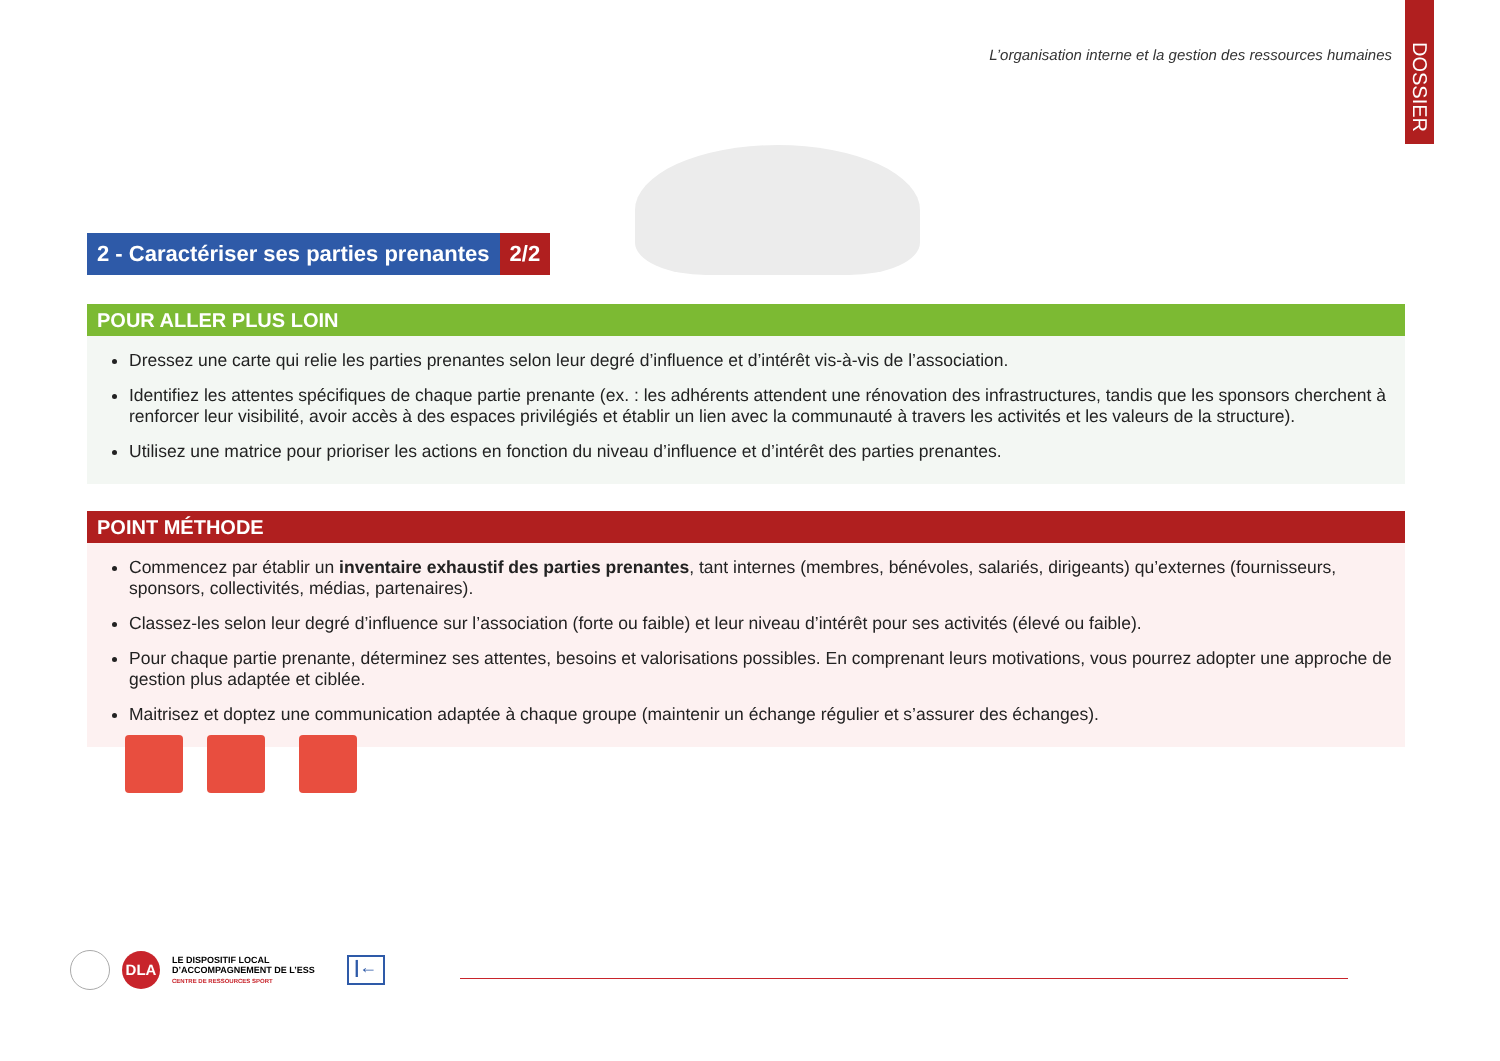L’organisation interne et la gestion des ressources humaines
DOSSIER
2 - Caractériser ses parties prenantes
2/2
POUR ALLER PLUS LOIN
Dressez une carte qui relie les parties prenantes selon leur degré d’influence et d’intérêt vis-à-vis de l’association.
Identifiez les attentes spécifiques de chaque partie prenante (ex. : les adhérents attendent une rénovation des infrastructures, tandis que les sponsors cherchent à renforcer leur visibilité, avoir accès à des espaces privilégiés et établir un lien avec la communauté à travers les activités et les valeurs de la structure).
Utilisez une matrice pour prioriser les actions en fonction du niveau d’influence et d’intérêt des parties prenantes.
POINT MÉTHODE
Commencez par établir un inventaire exhaustif des parties prenantes, tant internes (membres, bénévoles, salariés, dirigeants) qu’externes (fournisseurs, sponsors, collectivités, médias, partenaires).
Classez-les selon leur degré d’influence sur l’association (forte ou faible) et leur niveau d’intérêt pour ses activités (élevé ou faible).
Pour chaque partie prenante, déterminez ses attentes, besoins et valorisations possibles. En comprenant leurs motivations, vous pourrez adopter une approche de gestion plus adaptée et ciblée.
Maitrisez et doptez une communication adaptée à chaque groupe (maintenir un échange régulier et s’assurer des échanges).
DLA
LE DISPOSITIF LOCAL
D’ACCOMPAGNEMENT DE L’ESS
CENTRE DE RESSOURCES SPORT
|←